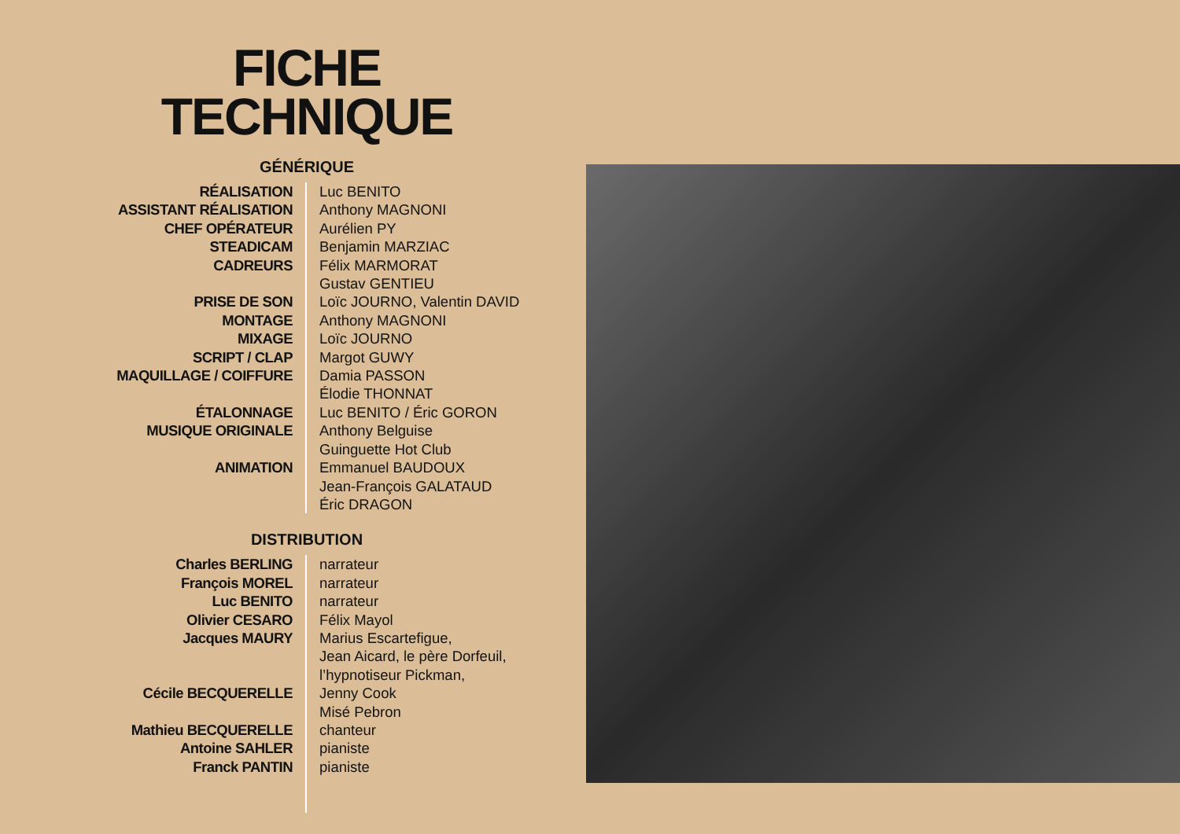FICHE
TECHNIQUE
GÉNÉRIQUE
| RÉALISATION | Luc BENITO |
| ASSISTANT RÉALISATION | Anthony MAGNONI |
| CHEF OPÉRATEUR | Aurélien PY |
| STEADICAM | Benjamin MARZIAC |
| CADREURS | Félix MARMORAT Gustav GENTIEU |
| PRISE DE SON | Loïc JOURNO, Valentin DAVID |
| MONTAGE | Anthony MAGNONI |
| MIXAGE | Loïc JOURNO |
| SCRIPT / CLAP | Margot GUWY |
| MAQUILLAGE / COIFFURE | Damia PASSON Élodie THONNAT |
| ÉTALONNAGE | Luc BENITO / Éric GORON |
| MUSIQUE ORIGINALE | Anthony Belguise Guinguette Hot Club |
| ANIMATION | Emmanuel BAUDOUX Jean-François GALATAUD Éric DRAGON |
DISTRIBUTION
| Charles BERLING | narrateur |
| François MOREL | narrateur |
| Luc BENITO | narrateur |
| Olivier CESARO | Félix Mayol |
| Jacques MAURY | Marius Escartefigue, Jean Aicard, le père Dorfeuil, l’hypnotiseur Pickman, |
| Cécile BECQUERELLE | Jenny Cook Misé Pebron |
| Mathieu BECQUERELLE | chanteur |
| Antoine SAHLER | pianiste |
| Franck PANTIN | pianiste |